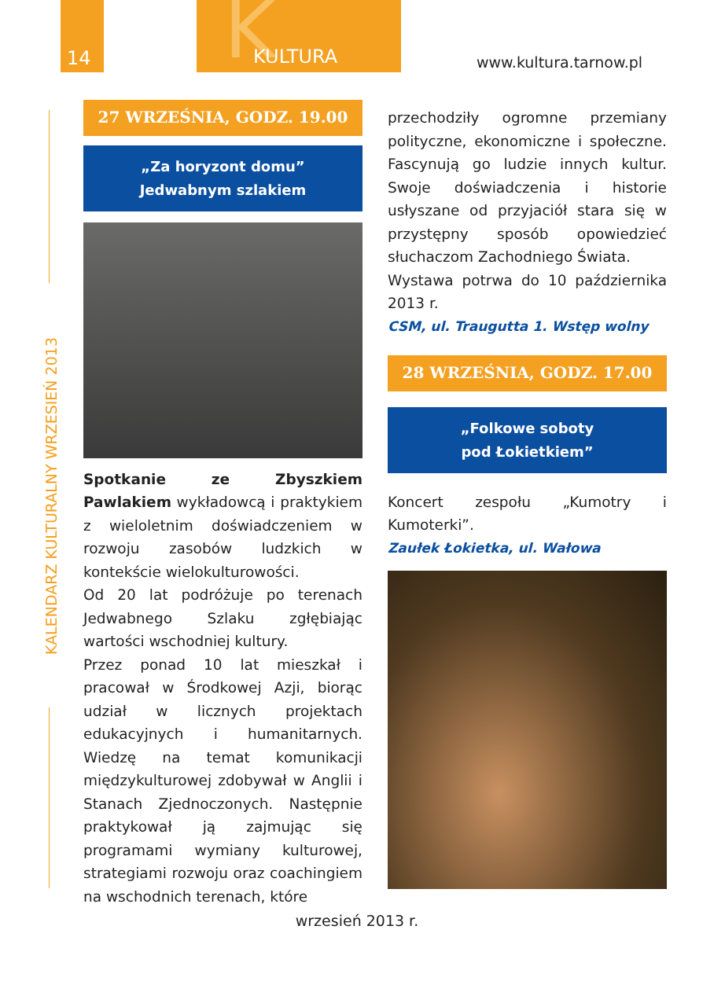14 K KULTURA
www.kultura.tarnow.pl
KALENDARZ KULTURALNY WRZESIEŃ 2013
27 WRZEŚNIA, GODZ. 19.00
„Za horyzont domu”
Jedwabnym szlakiem
Spotkanie ze Zbyszkiem Pawlakiem wykładowcą i praktykiem z wieloletnim doświadczeniem w rozwoju zasobów ludzkich w kontekście wielokulturowości.
Od 20 lat podróżuje po terenach Jedwabnego Szlaku zgłębiając wartości wschodniej kultury.
Przez ponad 10 lat mieszkał i pracował w Środkowej Azji, biorąc udział w licznych projektach edukacyjnych i humanitarnych. Wiedzę na temat komunikacji międzykulturowej zdobywał w Anglii i Stanach Zjednoczonych. Następnie praktykował ją zajmując się programami wymiany kulturowej, strategiami rozwoju oraz coachingiem na wschodnich terenach, które
przechodziły ogromne przemiany polityczne, ekonomiczne i społeczne. Fascynują go ludzie innych kultur. Swoje doświadczenia i historie usłyszane od przyjaciół stara się w przystępny sposób opowiedzieć słuchaczom Zachodniego Świata.
Wystawa potrwa do 10 października 2013 r.
CSM, ul. Traugutta 1. Wstęp wolny
28 WRZEŚNIA, GODZ. 17.00
„Folkowe soboty
pod Łokietkiem”
Koncert zespołu „Kumotry i Kumoterki”.
Zaułek Łokietka, ul. Wałowa
wrzesień 2013 r.